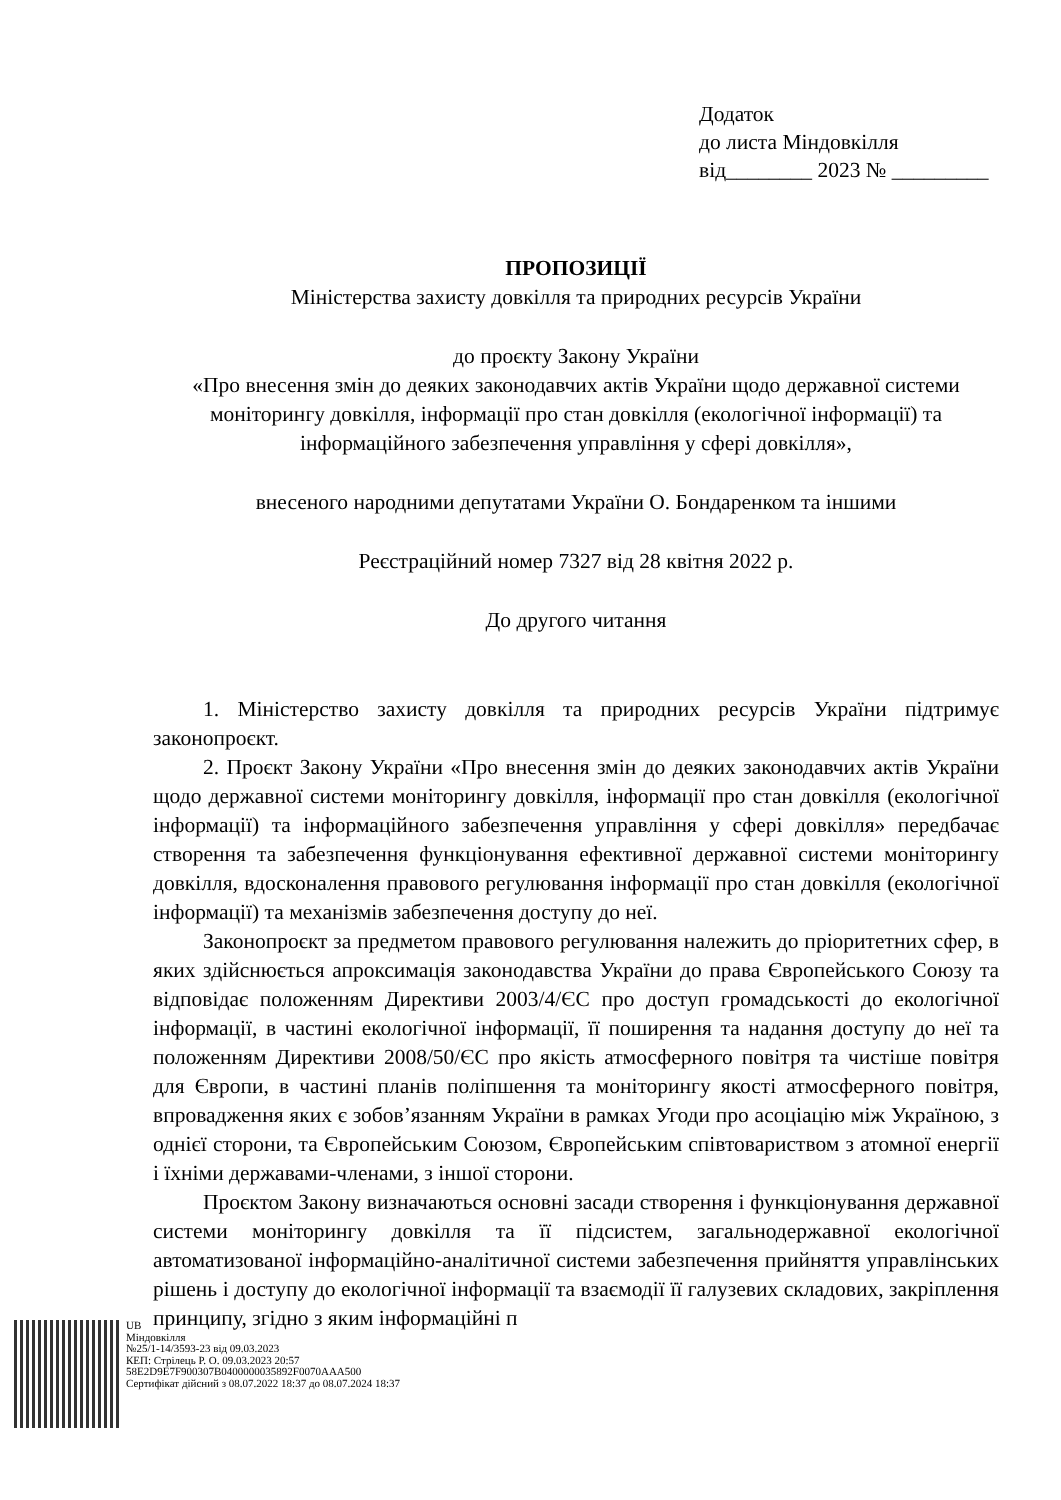Додаток
до листа Міндовкілля
від________ 2023 № _________
ПРОПОЗИЦІЇ
Міністерства захисту довкілля та природних ресурсів України
до проєкту Закону України
«Про внесення змін до деяких законодавчих актів України щодо державної системи моніторингу довкілля, інформації про стан довкілля (екологічної інформації) та інформаційного забезпечення управління у сфері довкілля»,
внесеного народними депутатами України О. Бондаренком та іншими
Реєстраційний номер 7327 від 28 квітня 2022 р.
До другого читання
1. Міністерство захисту довкілля та природних ресурсів України підтримує законопроєкт.
2. Проєкт Закону України «Про внесення змін до деяких законодавчих актів України щодо державної системи моніторингу довкілля, інформації про стан довкілля (екологічної інформації) та інформаційного забезпечення управління у сфері довкілля» передбачає створення та забезпечення функціонування ефективної державної системи моніторингу довкілля, вдосконалення правового регулювання інформації про стан довкілля (екологічної інформації) та механізмів забезпечення доступу до неї.
Законопроєкт за предметом правового регулювання належить до пріоритетних сфер, в яких здійснюється апроксимація законодавства України до права Європейського Союзу та відповідає положенням Директиви 2003/4/ЄС про доступ громадськості до екологічної інформації, в частині екологічної інформації, її поширення та надання доступу до неї та положенням Директиви 2008/50/ЄС про якість атмосферного повітря та чистіше повітря для Європи, в частині планів поліпшення та моніторингу якості атмосферного повітря, впровадження яких є зобов’язанням України в рамках Угоди про асоціацію між Україною, з однієї сторони, та Європейським Союзом, Європейським співтовариством з атомної енергії і їхніми державами-членами, з іншої сторони.
Проєктом Закону визначаються основні засади створення і функціонування державної системи моніторингу довкілля та її підсистем, загальнодержавної екологічної автоматизованої інформаційно-аналітичної системи забезпечення прийняття управлінських рішень і доступу до екологічної інформації та взаємодії її галузевих складових, закріплення принципу, згідно з яким інформаційні п
UB
Міндовкілля
№25/1-14/3593-23 від 09.03.2023
КЕП: Стрілець Р. О. 09.03.2023 20:57
58E2D9E7F900307B0400000035892F0070AAA500
Сертифікат дійсний з 08.07.2022 18:37 до 08.07.2024 18:37